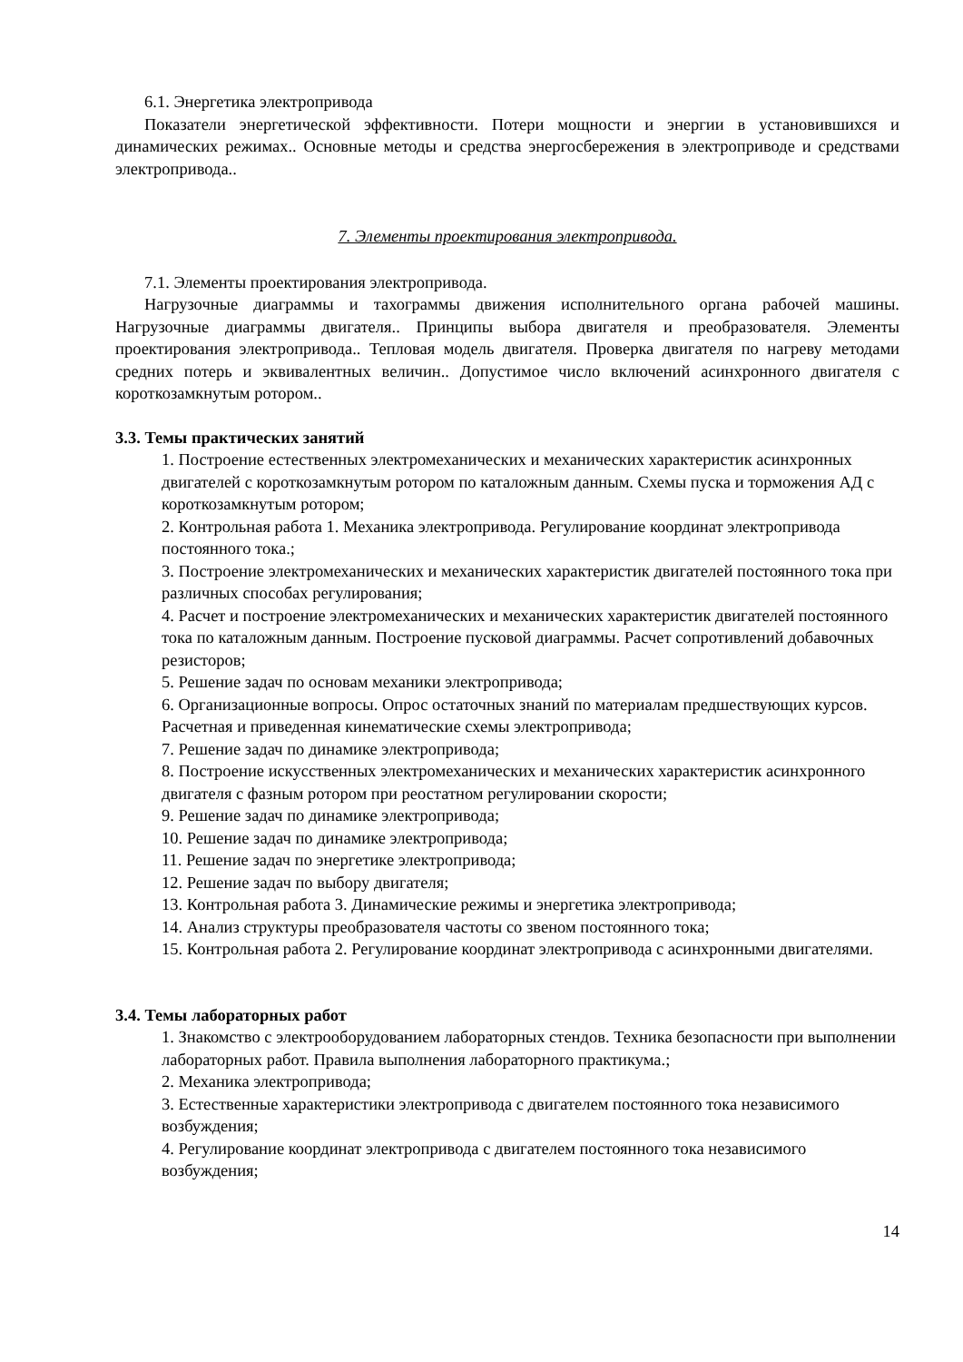6.1. Энергетика электропривода
Показатели энергетической эффективности. Потери мощности и энергии в установившихся и динамических режимах.. Основные методы и средства энергосбережения в электроприводе и средствами электропривода..
7. Элементы проектирования электропривода.
7.1. Элементы проектирования электропривода.
Нагрузочные диаграммы и тахограммы движения исполнительного органа рабочей машины. Нагрузочные диаграммы двигателя.. Принципы выбора двигателя и преобразователя. Элементы проектирования электропривода.. Тепловая модель двигателя. Проверка двигателя по нагреву методами средних потерь и эквивалентных величин.. Допустимое число включений асинхронного двигателя с короткозамкнутым ротором..
3.3. Темы практических занятий
1. Построение естественных электромеханических и механических характеристик асинхронных двигателей с короткозамкнутым ротором по каталожным данным. Схемы пуска и торможения АД с короткозамкнутым ротором;
2. Контрольная работа 1. Механика электропривода. Регулирование координат электропривода постоянного тока.;
3. Построение электромеханических и механических характеристик двигателей постоянного тока при различных способах регулирования;
4. Расчет и построение электромеханических и механических характеристик двигателей постоянного тока по каталожным данным. Построение пусковой диаграммы. Расчет сопротивлений добавочных резисторов;
5. Решение задач по основам механики электропривода;
6. Организационные вопросы. Опрос остаточных знаний по материалам предшествующих курсов. Расчетная и приведенная кинематические схемы электропривода;
7. Решение задач по динамике электропривода;
8. Построение искусственных электромеханических и механических характеристик асинхронного двигателя с фазным ротором при реостатном регулировании скорости;
9. Решение задач по динамике электропривода;
10. Решение задач по динамике электропривода;
11. Решение задач по энергетике электропривода;
12. Решение задач по выбору двигателя;
13. Контрольная работа 3. Динамические режимы и энергетика электропривода;
14. Анализ структуры преобразователя частоты со звеном постоянного тока;
15. Контрольная работа 2. Регулирование координат электропривода с асинхронными двигателями.
3.4. Темы лабораторных работ
1. Знакомство с электрооборудованием лабораторных стендов. Техника безопасности при выполнении лабораторных работ. Правила выполнения лабораторного практикума.;
2. Механика электропривода;
3. Естественные характеристики электропривода с двигателем постоянного тока независимого возбуждения;
4. Регулирование координат электропривода с двигателем постоянного тока независимого возбуждения;
14